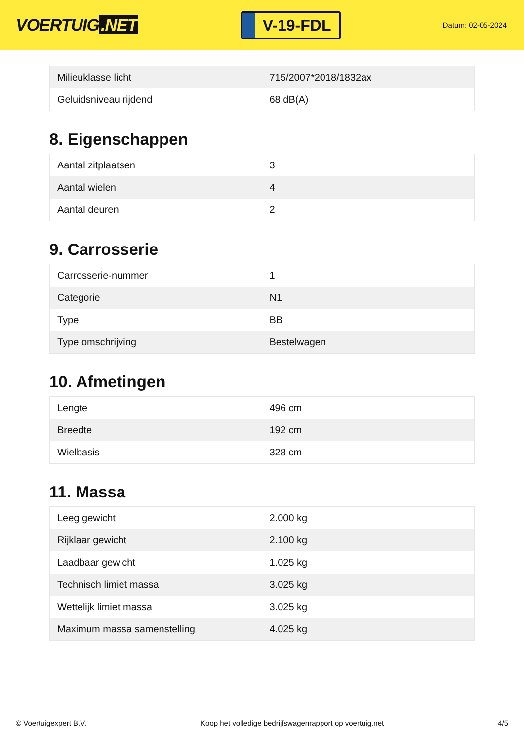VOERTUIG.NET
V-19-FDL
Datum: 02-05-2024
| Milieuklasse licht | 715/2007*2018/1832ax |
| Geluidsniveau rijdend | 68 dB(A) |
8. Eigenschappen
| Aantal zitplaatsen | 3 |
| Aantal wielen | 4 |
| Aantal deuren | 2 |
9. Carrosserie
| Carrosserie-nummer | 1 |
| Categorie | N1 |
| Type | BB |
| Type omschrijving | Bestelwagen |
10. Afmetingen
| Lengte | 496 cm |
| Breedte | 192 cm |
| Wielbasis | 328 cm |
11. Massa
| Leeg gewicht | 2.000 kg |
| Rijklaar gewicht | 2.100 kg |
| Laadbaar gewicht | 1.025 kg |
| Technisch limiet massa | 3.025 kg |
| Wettelijk limiet massa | 3.025 kg |
| Maximum massa samenstelling | 4.025 kg |
© Voertuigexpert B.V. Koop het volledige bedrijfswagenrapport op voertuig.net 4/5